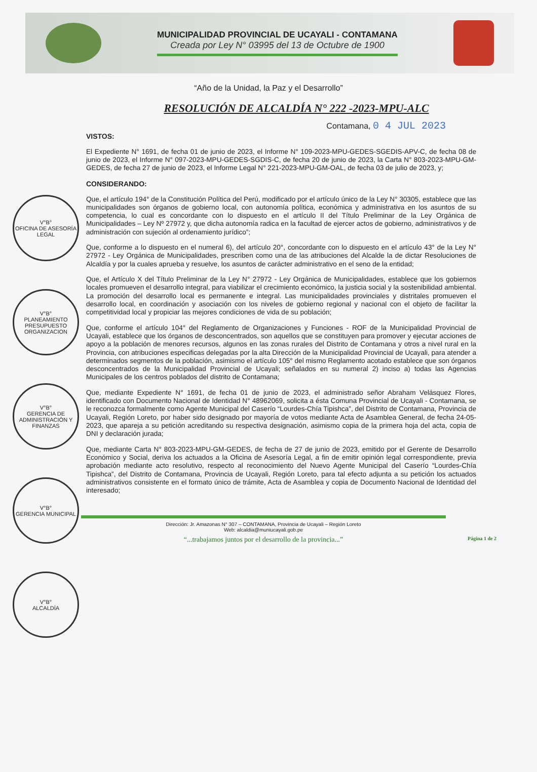MUNICIPALIDAD PROVINCIAL DE UCAYALI - CONTAMANA
Creada por Ley N° 03995 del 13 de Octubre de 1900
“Año de la Unidad, la Paz y el Desarrollo”
RESOLUCIÓN DE ALCALDÍA N° 222 -2023-MPU-ALC
V°B°
OFICINA DE ASESORÍA LEGAL
V°B°
PLANEAMIENTO PRESUPUESTO ORGANIZACION
V°B°
GERENCIA DE ADMINISTRACIÓN Y FINANZAS
V°B°
GERENCIA MUNICIPAL
V°B°
ALCALDÍA
Contamana, 0 4 JUL 2023
VISTOS:
El Expediente N° 1691, de fecha 01 de junio de 2023, el Informe N° 109-2023-MPU-GEDES-SGEDIS-APV-C, de fecha 08 de junio de 2023, el Informe N° 097-2023-MPU-GEDES-SGDIS-C, de fecha 20 de junio de 2023, la Carta N° 803-2023-MPU-GM-GEDES, de fecha 27 de junio de 2023, el Informe Legal N° 221-2023-MPU-GM-OAL, de fecha 03 de julio de 2023, y;
CONSIDERANDO:
Que, el artículo 194° de la Constitución Política del Perú, modificado por el artículo único de la Ley N° 30305, establece que las municipalidades son órganos de gobierno local, con autonomía política, económica y administrativa en los asuntos de su competencia, lo cual es concordante con lo dispuesto en el artículo II del Título Preliminar de la Ley Orgánica de Municipalidades – Ley Nº 27972 y, que dicha autonomía radica en la facultad de ejercer actos de gobierno, administrativos y de administración con sujeción al ordenamiento jurídico”;
Que, conforme a lo dispuesto en el numeral 6), del artículo 20°, concordante con lo dispuesto en el artículo 43° de la Ley N° 27972 - Ley Orgánica de Municipalidades, prescriben como una de las atribuciones del Alcalde la de dictar Resoluciones de Alcaldía y por la cuales aprueba y resuelve, los asuntos de carácter administrativo en el seno de la entidad;
Que, el Artículo X del Título Preliminar de la Ley N° 27972 - Ley Orgánica de Municipalidades, establece que los gobiernos locales promueven el desarrollo integral, para viabilizar el crecimiento económico, la justicia social y la sostenibilidad ambiental. La promoción del desarrollo local es permanente e integral. Las municipalidades provinciales y distritales promueven el desarrollo local, en coordinación y asociación con los niveles de gobierno regional y nacional con el objeto de facilitar la competitividad local y propiciar las mejores condiciones de vida de su población;
Que, conforme el artículo 104° del Reglamento de Organizaciones y Funciones - ROF de la Municipalidad Provincial de Ucayali, establece que los órganos de desconcentrados, son aquellos que se constituyen para promover y ejecutar acciones de apoyo a la población de menores recursos, algunos en las zonas rurales del Distrito de Contamana y otros a nivel rural en la Provincia, con atribuciones especificas delegadas por la alta Dirección de la Municipalidad Provincial de Ucayali, para atender a determinados segmentos de la población, asimismo el artículo 105° del mismo Reglamento acotado establece que son órganos desconcentrados de la Municipalidad Provincial de Ucayali; señalados en su numeral 2) inciso a) todas las Agencias Municipales de los centros poblados del distrito de Contamana;
Que, mediante Expediente N° 1691, de fecha 01 de junio de 2023, el administrado señor Abraham Velásquez Flores, identificado con Documento Nacional de Identidad N° 48962069, solicita a ésta Comuna Provincial de Ucayali - Contamana, se le reconozca formalmente como Agente Municipal del Caserío “Lourdes-Chía Tipishca”, del Distrito de Contamana, Provincia de Ucayali, Región Loreto, por haber sido designado por mayoría de votos mediante Acta de Asamblea General, de fecha 24-05-2023, que apareja a su petición acreditando su respectiva designación, asimismo copia de la primera hoja del acta, copia de DNI y declaración jurada;
Que, mediante Carta N° 803-2023-MPU-GM-GEDES, de fecha de 27 de junio de 2023, emitido por el Gerente de Desarrollo Económico y Social, deriva los actuados a la Oficina de Asesoría Legal, a fin de emitir opinión legal correspondiente, previa aprobación mediante acto resolutivo, respecto al reconocimiento del Nuevo Agente Municipal del Caserío “Lourdes-Chía Tipishca”, del Distrito de Contamana, Provincia de Ucayali, Región Loreto, para tal efecto adjunta a su petición los actuados administrativos consistente en el formato único de trámite, Acta de Asamblea y copia de Documento Nacional de Identidad del interesado;
Dirección: Jr. Amazonas N° 307 – CONTAMANA, Provincia de Ucayali – Región Loreto
Web: alcaldia@muniucayali.gob.pe
“...trabajamos juntos por el desarrollo de la provincia...” Página 1 de 2